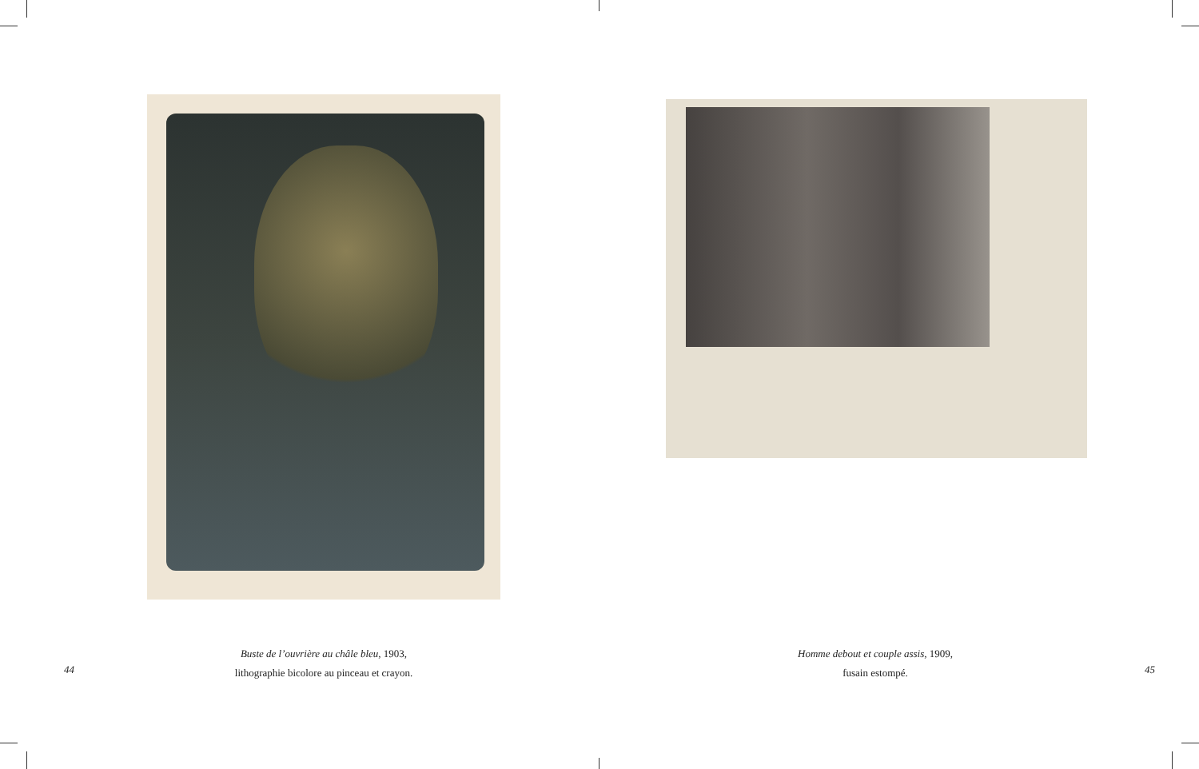Buste de l’ouvrière au châle bleu, 1903,
lithographie bicolore au pinceau et crayon.
44
Homme debout et couple assis, 1909,
fusain estompé.
45